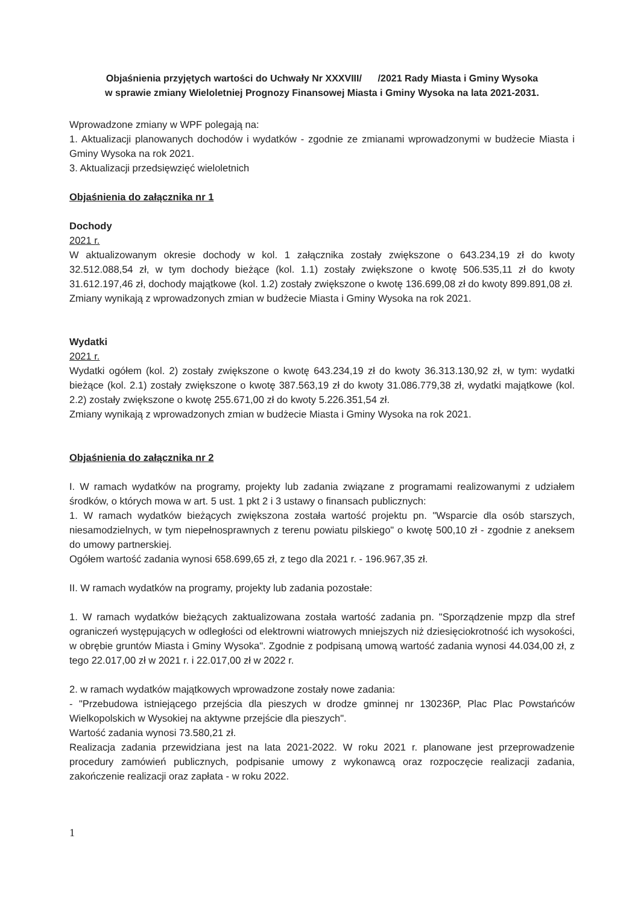Objaśnienia przyjętych wartości do Uchwały Nr XXXVIII/ /2021 Rady Miasta i Gminy Wysoka
w sprawie zmiany Wieloletniej Prognozy Finansowej Miasta i Gminy Wysoka na lata 2021-2031.
Wprowadzone zmiany w WPF polegają na:
1. Aktualizacji planowanych dochodów i wydatków - zgodnie ze zmianami wprowadzonymi w budżecie Miasta i Gminy Wysoka na rok 2021.
3. Aktualizacji przedsięwzięć wieloletnich
Objaśnienia do załącznika nr 1
Dochody
2021 r.
W aktualizowanym okresie dochody w kol. 1 załącznika zostały zwiększone o 643.234,19 zł do kwoty 32.512.088,54 zł, w tym dochody bieżące (kol. 1.1) zostały zwiększone o kwotę 506.535,11 zł do kwoty 31.612.197,46 zł, dochody majątkowe (kol. 1.2) zostały zwiększone o kwotę 136.699,08 zł do kwoty 899.891,08 zł.
Zmiany wynikają z wprowadzonych zmian w budżecie Miasta i Gminy Wysoka na rok 2021.
Wydatki
2021 r.
Wydatki ogółem (kol. 2) zostały zwiększone o kwotę 643.234,19 zł do kwoty 36.313.130,92 zł, w tym: wydatki bieżące (kol. 2.1) zostały zwiększone o kwotę 387.563,19 zł do kwoty 31.086.779,38 zł, wydatki majątkowe (kol. 2.2) zostały zwiększone o kwotę 255.671,00 zł do kwoty 5.226.351,54 zł.
Zmiany wynikają z wprowadzonych zmian w budżecie Miasta i Gminy Wysoka na rok 2021.
Objaśnienia do załącznika nr 2
I. W ramach wydatków na programy, projekty lub zadania związane z programami realizowanymi z udziałem środków, o których mowa w art. 5 ust. 1 pkt 2 i 3 ustawy o finansach publicznych:
1. W ramach wydatków bieżących zwiększona została wartość projektu pn. "Wsparcie dla osób starszych, niesamodzielnych, w tym niepełnosprawnych z terenu powiatu pilskiego" o kwotę 500,10 zł - zgodnie z aneksem do umowy partnerskiej.
Ogółem wartość zadania wynosi 658.699,65 zł, z tego dla 2021 r. - 196.967,35 zł.
II. W ramach wydatków na programy, projekty lub zadania pozostałe:
1. W ramach wydatków bieżących zaktualizowana została wartość zadania pn. "Sporządzenie mpzp dla stref ograniczeń występujących w odległości od elektrowni wiatrowych mniejszych niż dziesięciokrotność ich wysokości, w obrębie gruntów Miasta i Gminy Wysoka". Zgodnie z podpisaną umową wartość zadania wynosi 44.034,00 zł, z tego 22.017,00 zł w 2021 r. i 22.017,00 zł w 2022 r.
2. w ramach wydatków majątkowych wprowadzone zostały nowe zadania:
- "Przebudowa istniejącego przejścia dla pieszych w drodze gminnej nr 130236P, Plac Plac Powstańców Wielkopolskich w Wysokiej na aktywne przejście dla pieszych".
Wartość zadania wynosi 73.580,21 zł.
Realizacja zadania przewidziana jest na lata 2021-2022. W roku 2021 r. planowane jest przeprowadzenie procedury zamówień publicznych, podpisanie umowy z wykonawcą oraz rozpoczęcie realizacji zadania, zakończenie realizacji oraz zapłata - w roku 2022.
1